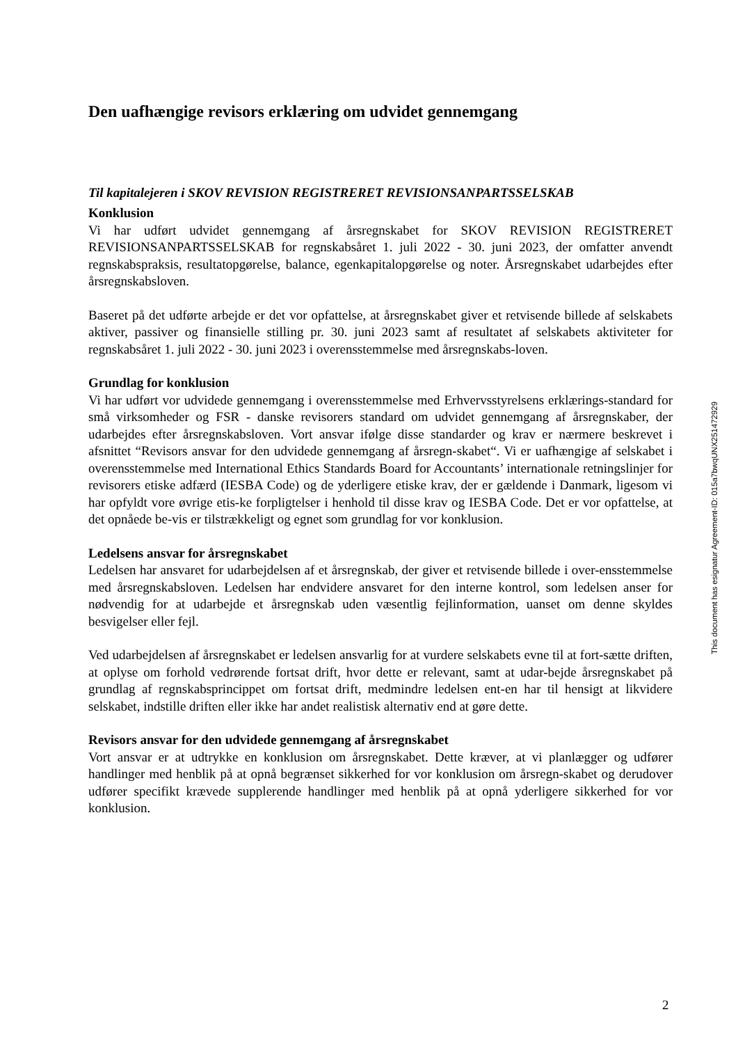Den uafhængige revisors erklæring om udvidet gennemgang
Til kapitalejeren i SKOV REVISION REGISTRERET REVISIONSANPARTSSELSKAB
Konklusion
Vi har udført udvidet gennemgang af årsregnskabet for SKOV REVISION REGISTRERET REVISIONSANPARTSSELSKAB for regnskabsåret 1. juli 2022 - 30. juni 2023, der omfatter anvendt regnskabspraksis, resultatopgørelse, balance, egenkapitalopgørelse og noter. Årsregnskabet udarbejdes efter årsregnskabsloven.
Baseret på det udførte arbejde er det vor opfattelse, at årsregnskabet giver et retvisende billede af selskabets aktiver, passiver og finansielle stilling pr. 30. juni 2023 samt af resultatet af selskabets aktiviteter for regnskabsåret 1. juli 2022 - 30. juni 2023 i overensstemmelse med årsregnskabs-loven.
Grundlag for konklusion
Vi har udført vor udvidede gennemgang i overensstemmelse med Erhvervsstyrelsens erklærings-standard for små virksomheder og FSR - danske revisorers standard om udvidet gennemgang af årsregnskaber, der udarbejdes efter årsregnskabsloven. Vort ansvar ifølge disse standarder og krav er nærmere beskrevet i afsnittet “Revisors ansvar for den udvidede gennemgang af årsregn-skabet“. Vi er uafhængige af selskabet i overensstemmelse med International Ethics Standards Board for Accountants’ internationale retningslinjer for revisorers etiske adfærd (IESBA Code) og de yderligere etiske krav, der er gældende i Danmark, ligesom vi har opfyldt vore øvrige etis-ke forpligtelser i henhold til disse krav og IESBA Code. Det er vor opfattelse, at det opnåede be-vis er tilstrækkeligt og egnet som grundlag for vor konklusion.
Ledelsens ansvar for årsregnskabet
Ledelsen har ansvaret for udarbejdelsen af et årsregnskab, der giver et retvisende billede i over-ensstemmelse med årsregnskabsloven. Ledelsen har endvidere ansvaret for den interne kontrol, som ledelsen anser for nødvendig for at udarbejde et årsregnskab uden væsentlig fejlinformation, uanset om denne skyldes besvigelser eller fejl.
Ved udarbejdelsen af årsregnskabet er ledelsen ansvarlig for at vurdere selskabets evne til at fort-sætte driften, at oplyse om forhold vedrørende fortsat drift, hvor dette er relevant, samt at udar-bejde årsregnskabet på grundlag af regnskabsprincippet om fortsat drift, medmindre ledelsen ent-en har til hensigt at likvidere selskabet, indstille driften eller ikke har andet realistisk alternativ end at gøre dette.
Revisors ansvar for den udvidede gennemgang af årsregnskabet
Vort ansvar er at udtrykke en konklusion om årsregnskabet. Dette kræver, at vi planlægger og udfører handlinger med henblik på at opnå begrænset sikkerhed for vor konklusion om årsregn-skabet og derudover udfører specifikt krævede supplerende handlinger med henblik på at opnå yderligere sikkerhed for vor konklusion.
This document has esignatur Agreement-ID: 015a7bwqUNX251472929
2